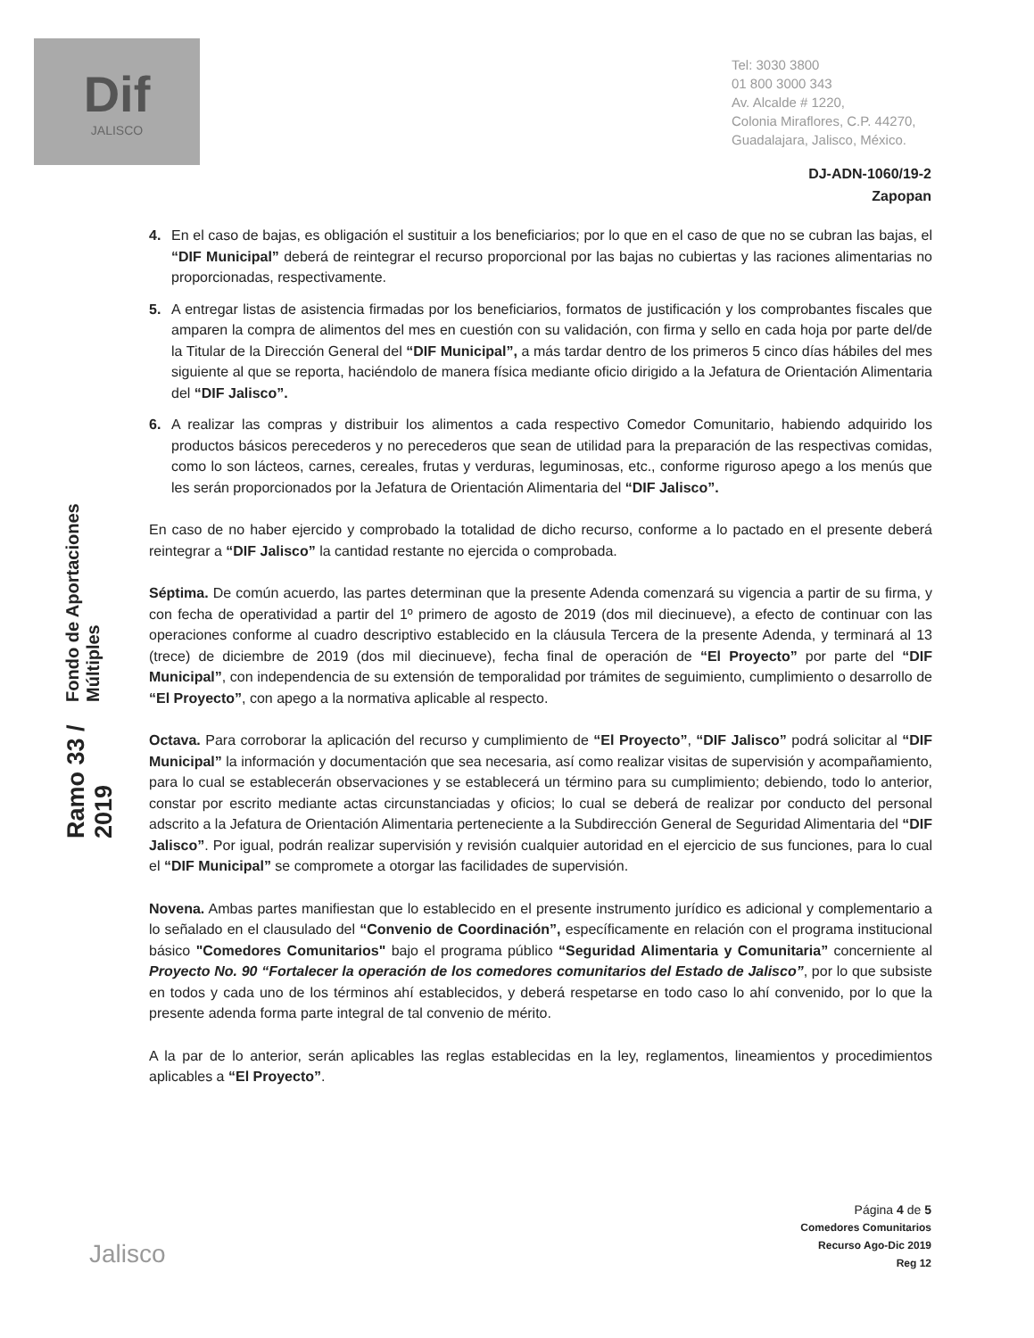Dif
JALISCO
Tel: 3030 3800
01 800 3000 343
Av. Alcalde # 1220,
Colonia Miraflores, C.P. 44270,
Guadalajara, Jalisco, México.
DJ-ADN-1060/19-2
Zapopan
Fondo de Aportaciones Múltiples
Ramo 33 / 2019
4. En el caso de bajas, es obligación el sustituir a los beneficiarios; por lo que en el caso de que no se cubran las bajas, el “DIF Municipal” deberá de reintegrar el recurso proporcional por las bajas no cubiertas y las raciones alimentarias no proporcionadas, respectivamente.
5. A entregar listas de asistencia firmadas por los beneficiarios, formatos de justificación y los comprobantes fiscales que amparen la compra de alimentos del mes en cuestión con su validación, con firma y sello en cada hoja por parte del/de la Titular de la Dirección General del “DIF Municipal”, a más tardar dentro de los primeros 5 cinco días hábiles del mes siguiente al que se reporta, haciéndolo de manera física mediante oficio dirigido a la Jefatura de Orientación Alimentaria del “DIF Jalisco”.
6. A realizar las compras y distribuir los alimentos a cada respectivo Comedor Comunitario, habiendo adquirido los productos básicos perecederos y no perecederos que sean de utilidad para la preparación de las respectivas comidas, como lo son lácteos, carnes, cereales, frutas y verduras, leguminosas, etc., conforme riguroso apego a los menús que les serán proporcionados por la Jefatura de Orientación Alimentaria del “DIF Jalisco”.
En caso de no haber ejercido y comprobado la totalidad de dicho recurso, conforme a lo pactado en el presente deberá reintegrar a “DIF Jalisco” la cantidad restante no ejercida o comprobada.
Séptima. De común acuerdo, las partes determinan que la presente Adenda comenzará su vigencia a partir de su firma, y con fecha de operatividad a partir del 1º primero de agosto de 2019 (dos mil diecinueve), a efecto de continuar con las operaciones conforme al cuadro descriptivo establecido en la cláusula Tercera de la presente Adenda, y terminará al 13 (trece) de diciembre de 2019 (dos mil diecinueve), fecha final de operación de “El Proyecto” por parte del “DIF Municipal”, con independencia de su extensión de temporalidad por trámites de seguimiento, cumplimiento o desarrollo de “El Proyecto”, con apego a la normativa aplicable al respecto.
Octava. Para corroborar la aplicación del recurso y cumplimiento de “El Proyecto”, “DIF Jalisco” podrá solicitar al “DIF Municipal” la información y documentación que sea necesaria, así como realizar visitas de supervisión y acompañamiento, para lo cual se establecerán observaciones y se establecerá un término para su cumplimiento; debiendo, todo lo anterior, constar por escrito mediante actas circunstanciadas y oficios; lo cual se deberá de realizar por conducto del personal adscrito a la Jefatura de Orientación Alimentaria perteneciente a la Subdirección General de Seguridad Alimentaria del “DIF Jalisco”. Por igual, podrán realizar supervisión y revisión cualquier autoridad en el ejercicio de sus funciones, para lo cual el “DIF Municipal” se compromete a otorgar las facilidades de supervisión.
Novena. Ambas partes manifiestan que lo establecido en el presente instrumento jurídico es adicional y complementario a lo señalado en el clausulado del “Convenio de Coordinación”, específicamente en relación con el programa institucional básico "Comedores Comunitarios" bajo el programa público “Seguridad Alimentaria y Comunitaria” concerniente al Proyecto No. 90 “Fortalecer la operación de los comedores comunitarios del Estado de Jalisco”, por lo que subsiste en todos y cada uno de los términos ahí establecidos, y deberá respetarse en todo caso lo ahí convenido, por lo que la presente adenda forma parte integral de tal convenio de mérito.
A la par de lo anterior, serán aplicables las reglas establecidas en la ley, reglamentos, lineamientos y procedimientos aplicables a “El Proyecto”.
Jalisco
Página 4 de 5
Comedores Comunitarios
Recurso Ago-Dic 2019
Reg 12